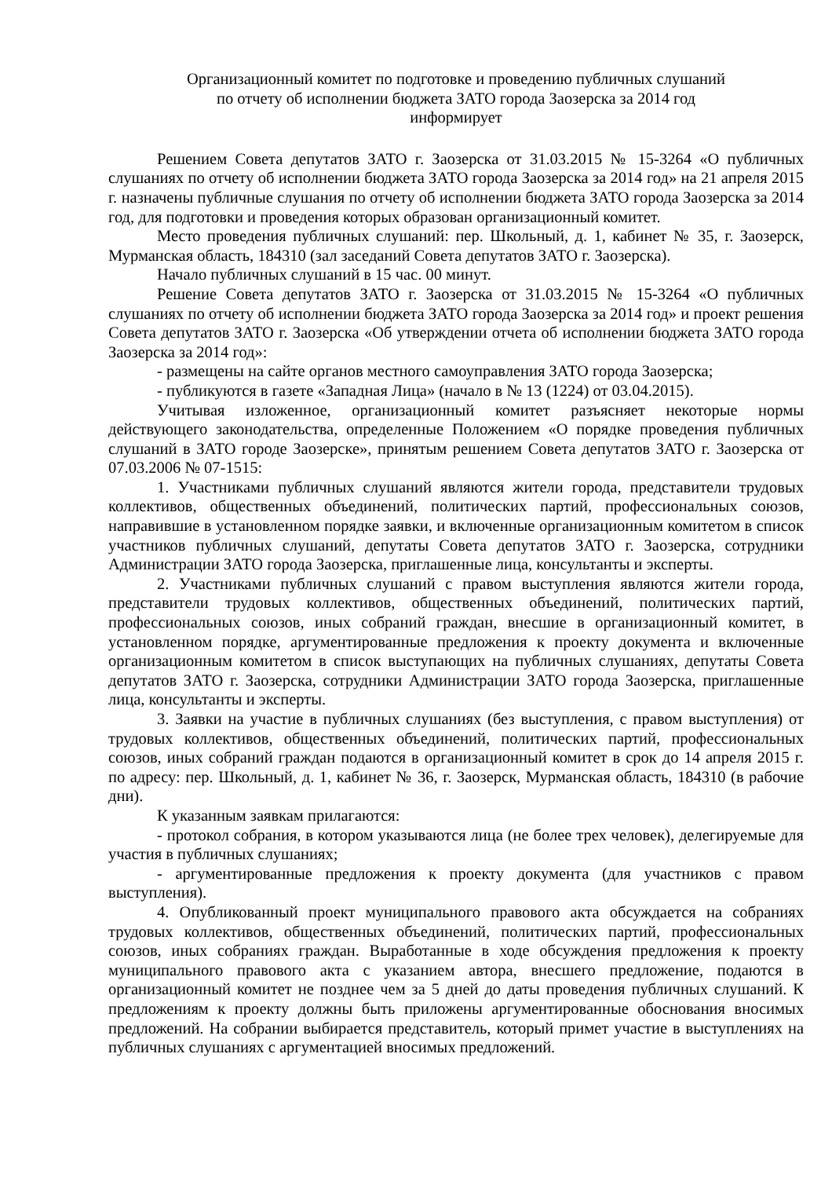Организационный комитет по подготовке и проведению публичных слушаний
по отчету об исполнении бюджета ЗАТО города Заозерска за 2014 год
информирует
Решением Совета депутатов ЗАТО г. Заозерска от 31.03.2015 № 15-3264 «О публичных слушаниях по отчету об исполнении бюджета ЗАТО города Заозерска за 2014 год» на 21 апреля 2015 г. назначены публичные слушания по отчету об исполнении бюджета ЗАТО города Заозерска за 2014 год, для подготовки и проведения которых образован организационный комитет.
Место проведения публичных слушаний: пер. Школьный, д. 1, кабинет № 35, г. Заозерск, Мурманская область, 184310 (зал заседаний Совета депутатов ЗАТО г. Заозерска).
Начало публичных слушаний в 15 час. 00 минут.
Решение Совета депутатов ЗАТО г. Заозерска от 31.03.2015 № 15-3264 «О публичных слушаниях по отчету об исполнении бюджета ЗАТО города Заозерска за 2014 год» и проект решения Совета депутатов ЗАТО г. Заозерска «Об утверждении отчета об исполнении бюджета ЗАТО города Заозерска за 2014 год»:
- размещены на сайте органов местного самоуправления ЗАТО города Заозерска;
- публикуются в газете «Западная Лица» (начало в № 13 (1224) от 03.04.2015).
Учитывая изложенное, организационный комитет разъясняет некоторые нормы действующего законодательства, определенные Положением «О порядке проведения публичных слушаний в ЗАТО городе Заозерске», принятым решением Совета депутатов ЗАТО г. Заозерска от 07.03.2006 № 07-1515:
1. Участниками публичных слушаний являются жители города, представители трудовых коллективов, общественных объединений, политических партий, профессиональных союзов, направившие в установленном порядке заявки, и включенные организационным комитетом в список участников публичных слушаний, депутаты Совета депутатов ЗАТО г. Заозерска, сотрудники Администрации ЗАТО города Заозерска, приглашенные лица, консультанты и эксперты.
2. Участниками публичных слушаний с правом выступления являются жители города, представители трудовых коллективов, общественных объединений, политических партий, профессиональных союзов, иных собраний граждан, внесшие в организационный комитет, в установленном порядке, аргументированные предложения к проекту документа и включенные организационным комитетом в список выступающих на публичных слушаниях, депутаты Совета депутатов ЗАТО г. Заозерска, сотрудники Администрации ЗАТО города Заозерска, приглашенные лица, консультанты и эксперты.
3. Заявки на участие в публичных слушаниях (без выступления, с правом выступления) от трудовых коллективов, общественных объединений, политических партий, профессиональных союзов, иных собраний граждан подаются в организационный комитет в срок до 14 апреля 2015 г. по адресу: пер. Школьный, д. 1, кабинет № 36, г. Заозерск, Мурманская область, 184310 (в рабочие дни).
К указанным заявкам прилагаются:
- протокол собрания, в котором указываются лица (не более трех человек), делегируемые для участия в публичных слушаниях;
- аргументированные предложения к проекту документа (для участников с правом выступления).
4. Опубликованный проект муниципального правового акта обсуждается на собраниях трудовых коллективов, общественных объединений, политических партий, профессиональных союзов, иных собраниях граждан. Выработанные в ходе обсуждения предложения к проекту муниципального правового акта с указанием автора, внесшего предложение, подаются в организационный комитет не позднее чем за 5 дней до даты проведения публичных слушаний. К предложениям к проекту должны быть приложены аргументированные обоснования вносимых предложений. На собрании выбирается представитель, который примет участие в выступлениях на публичных слушаниях с аргументацией вносимых предложений.